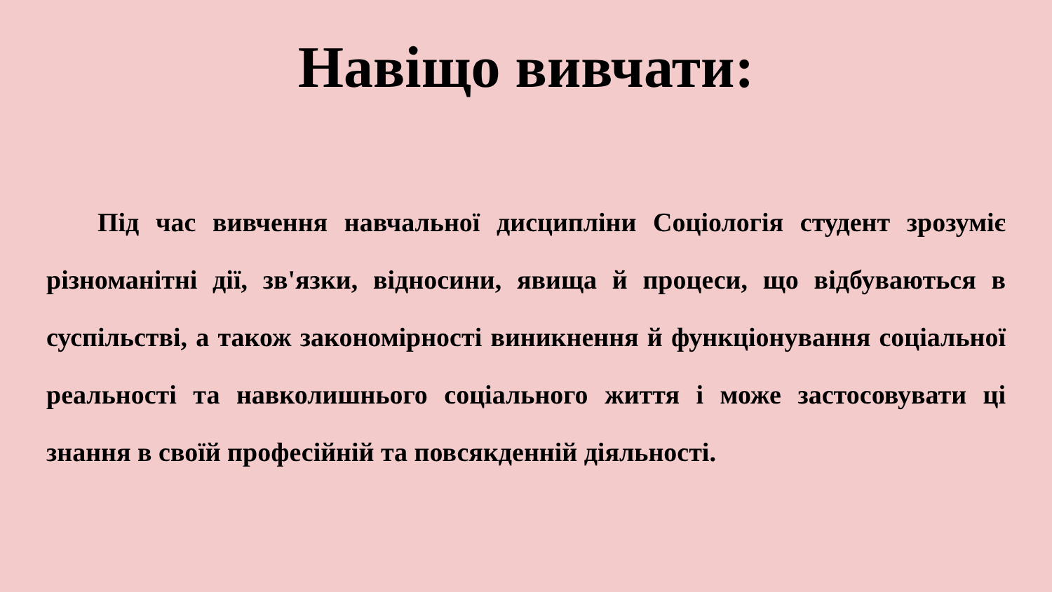Навіщо вивчати:
Під час вивчення навчальної дисципліни Соціологія студент зрозуміє різноманітні дії, зв'язки, відносини, явища й процеси, що відбуваються в суспільстві, а також закономірності виникнення й функціонування соціальної реальності та навколишнього соціального життя і може застосовувати ці знання в своїй професійній та повсякденній діяльності.